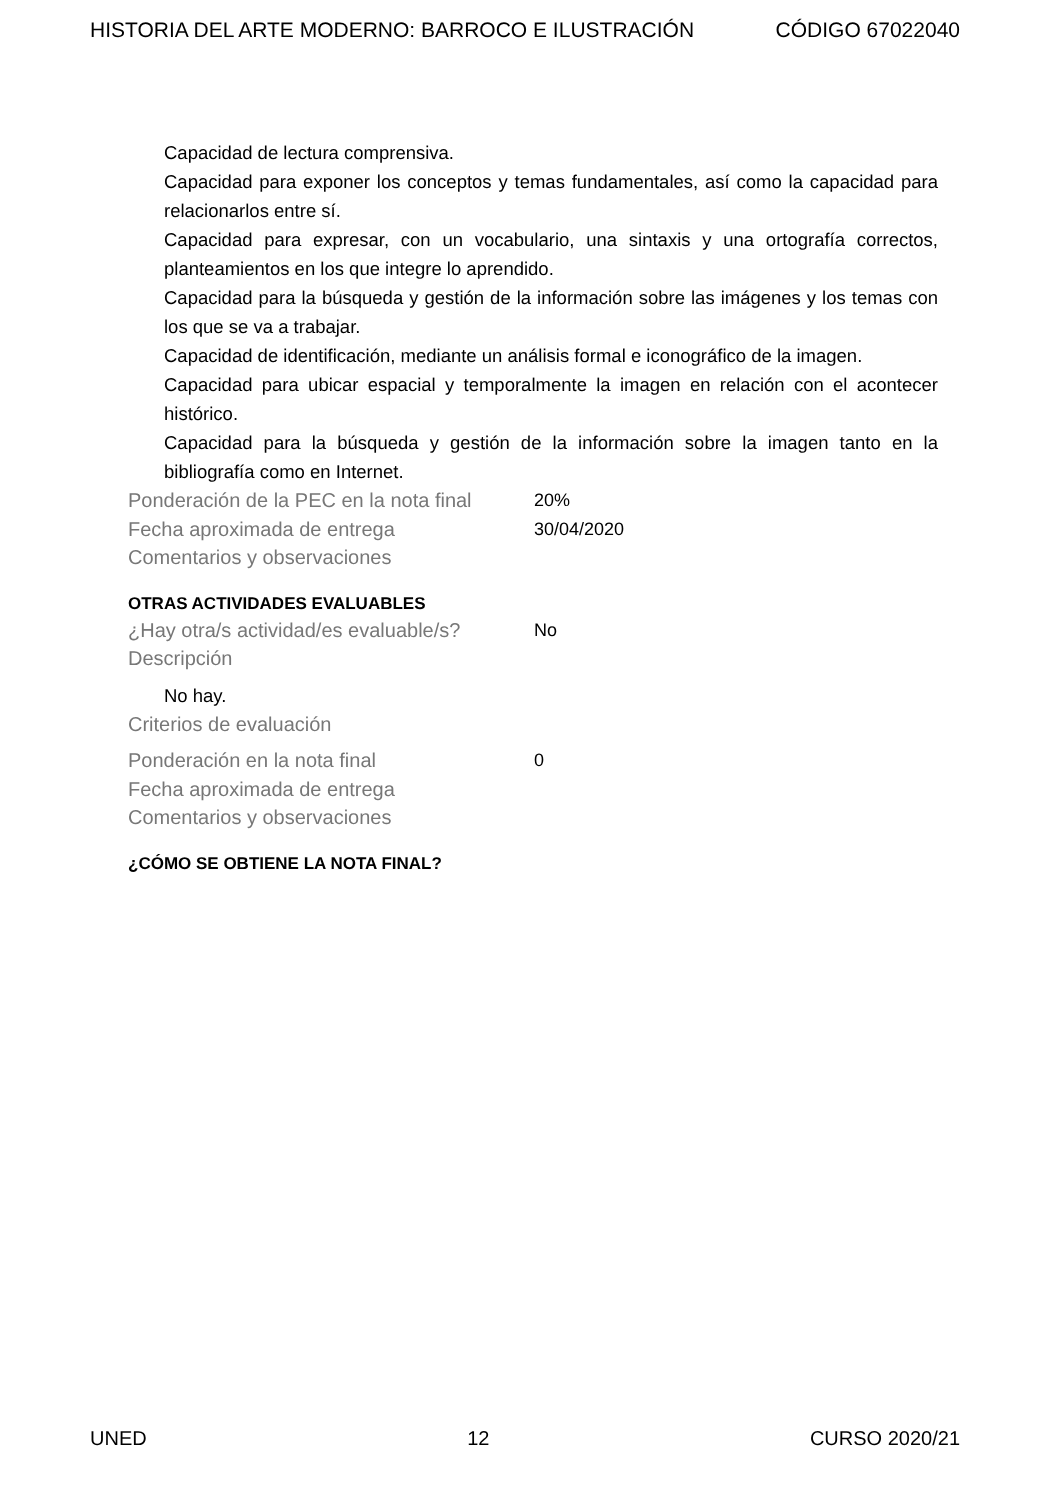HISTORIA DEL ARTE MODERNO: BARROCO E ILUSTRACIÓN CÓDIGO 67022040
Capacidad de lectura comprensiva.
Capacidad para exponer los conceptos y temas fundamentales, así como la capacidad para relacionarlos entre sí.
Capacidad para expresar, con un vocabulario, una sintaxis y una ortografía correctos, planteamientos en los que integre lo aprendido.
Capacidad para la búsqueda y gestión de la información sobre las imágenes y los temas con los que se va a trabajar.
Capacidad de identificación, mediante un análisis formal e iconográfico de la imagen.
Capacidad para ubicar espacial y temporalmente la imagen en relación con el acontecer histórico.
Capacidad para la búsqueda y gestión de la información sobre la imagen tanto en la bibliografía como en Internet.
Ponderación de la PEC en la nota final
20%
Fecha aproximada de entrega 30/04/2020
Comentarios y observaciones
OTRAS ACTIVIDADES EVALUABLES
¿Hay otra/s actividad/es evaluable/s?
No
Descripción
No hay.
Criterios de evaluación
Ponderación en la nota final 0
Fecha aproximada de entrega
Comentarios y observaciones
¿CÓMO SE OBTIENE LA NOTA FINAL?
UNED 12 CURSO 2020/21